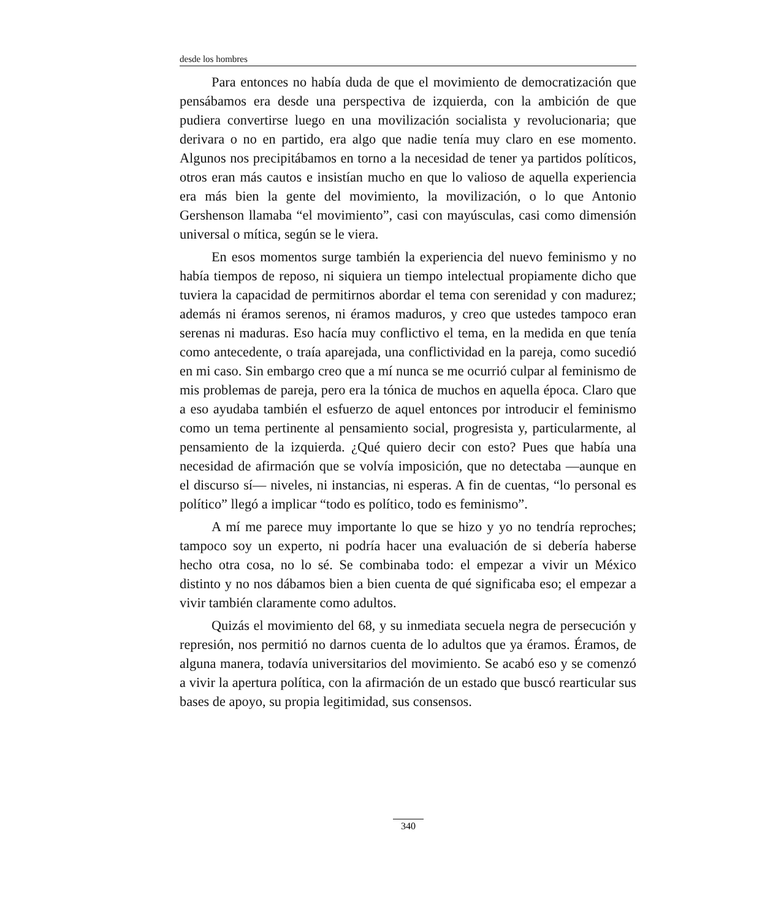desde los hombres
Para entonces no había duda de que el movimiento de democratización que pensábamos era desde una perspectiva de izquierda, con la ambición de que pudiera convertirse luego en una movilización socialista y revolucionaria; que derivara o no en partido, era algo que nadie tenía muy claro en ese momento. Algunos nos precipitábamos en torno a la necesidad de tener ya partidos políticos, otros eran más cautos e insistían mucho en que lo valioso de aquella experiencia era más bien la gente del movimiento, la movilización, o lo que Antonio Gershenson llamaba “el movimiento”, casi con mayúsculas, casi como dimensión universal o mítica, según se le viera.
En esos momentos surge también la experiencia del nuevo feminismo y no había tiempos de reposo, ni siquiera un tiempo intelectual propiamente dicho que tuviera la capacidad de permitirnos abordar el tema con serenidad y con madurez; además ni éramos serenos, ni éramos maduros, y creo que ustedes tampoco eran serenas ni maduras. Eso hacía muy conflictivo el tema, en la medida en que tenía como antecedente, o traía aparejada, una conflictividad en la pareja, como sucedió en mi caso. Sin embargo creo que a mí nunca se me ocurrió culpar al feminismo de mis problemas de pareja, pero era la tónica de muchos en aquella época. Claro que a eso ayudaba también el esfuerzo de aquel entonces por introducir el feminismo como un tema pertinente al pensamiento social, progresista y, particularmente, al pensamiento de la izquierda. ¿Qué quiero decir con esto? Pues que había una necesidad de afirmación que se volvía imposición, que no detectaba —aunque en el discurso sí— niveles, ni instancias, ni esperas. A fin de cuentas, “lo personal es político” llegó a implicar “todo es político, todo es feminismo”.
A mí me parece muy importante lo que se hizo y yo no tendría reproches; tampoco soy un experto, ni podría hacer una evaluación de si debería haberse hecho otra cosa, no lo sé. Se combinaba todo: el empezar a vivir un México distinto y no nos dábamos bien a bien cuenta de qué significaba eso; el empezar a vivir también claramente como adultos.
Quizás el movimiento del 68, y su inmediata secuela negra de persecución y represión, nos permitió no darnos cuenta de lo adultos que ya éramos. Éramos, de alguna manera, todavía universitarios del movimiento. Se acabó eso y se comenzó a vivir la apertura política, con la afirmación de un estado que buscó rearticular sus bases de apoyo, su propia legitimidad, sus consensos.
340